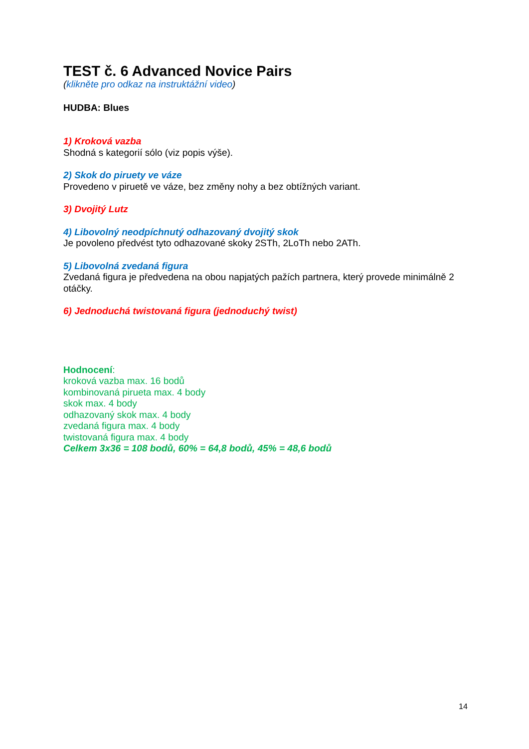TEST č. 6 Advanced Novice Pairs
(klikněte pro odkaz na instruktážní video)
HUDBA: Blues
1) Kroková vazba
Shodná s kategorií sólo (viz popis výše).
2) Skok do piruety ve váze
Provedeno v piruetě ve váze, bez změny nohy a bez obtížných variant.
3) Dvojitý Lutz
4) Libovolný neodpíchnutý odhazovaný dvojitý skok
Je povoleno předvést tyto odhazované skoky 2STh, 2LoTh nebo 2ATh.
5) Libovolná zvedaná figura
Zvedaná figura je předvedena na obou napjatých pažích partnera, který provede minimálně 2 otáčky.
6) Jednoduchá twistovaná figura (jednoduchý twist)
Hodnocení:
kroková vazba max. 16 bodů
kombinovaná pirueta max. 4 body
skok max. 4 body
odhazovaný skok max. 4 body
zvedaná figura max. 4 body
twistovaná figura max. 4 body
Celkem 3x36 = 108 bodů, 60% = 64,8 bodů, 45% = 48,6 bodů
14